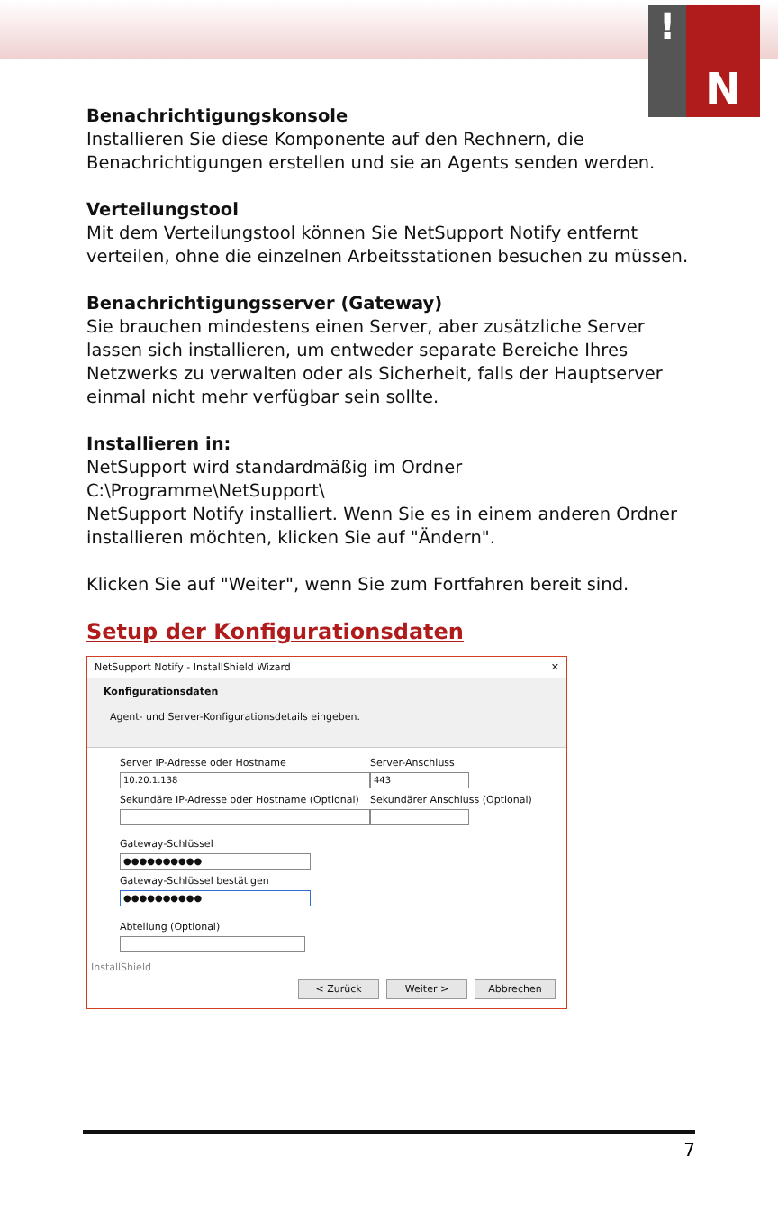!
N
Benachrichtigungskonsole
Installieren Sie diese Komponente auf den Rechnern, die Benachrichtigungen erstellen und sie an Agents senden werden.
Verteilungstool
Mit dem Verteilungstool können Sie NetSupport Notify entfernt verteilen, ohne die einzelnen Arbeitsstationen besuchen zu müssen.
Benachrichtigungsserver (Gateway)
Sie brauchen mindestens einen Server, aber zusätzliche Server lassen sich installieren, um entweder separate Bereiche Ihres Netzwerks zu verwalten oder als Sicherheit, falls der Hauptserver einmal nicht mehr verfügbar sein sollte.
Installieren in:
NetSupport wird standardmäßig im Ordner C:\Programme\NetSupport\
NetSupport Notify installiert. Wenn Sie es in einem anderen Ordner installieren möchten, klicken Sie auf "Ändern".
Klicken Sie auf "Weiter", wenn Sie zum Fortfahren bereit sind.
Setup der Konfigurationsdaten
NetSupport Notify - InstallShield Wizard ✕
Konfigurationsdaten
Agent- und Server-Konfigurationsdetails eingeben.
Server IP-Adresse oder Hostname
10.20.1.138
Server-Anschluss
443
Sekundäre IP-Adresse oder Hostname (Optional)
Sekundärer Anschluss (Optional)
Gateway-Schlüssel
●●●●●●●●●●
Gateway-Schlüssel bestätigen
●●●●●●●●●●
Abteilung (Optional)
InstallShield
< Zurück Weiter > Abbrechen
7